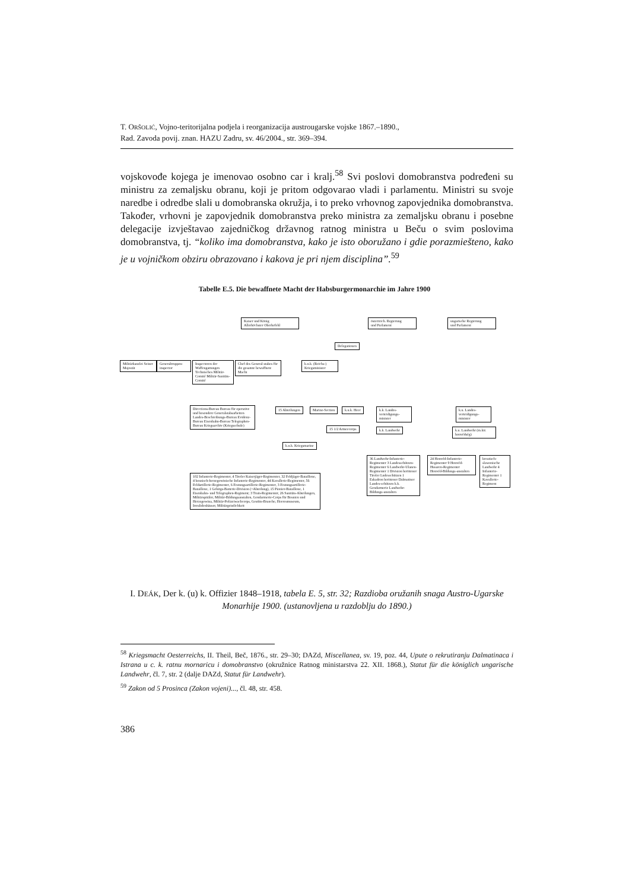T. ORŠOLIĆ, Vojno-teritorijalna podjela i reorganizacija austrougarske vojske 1867.–1890.,
Rad. Zavoda povij. znan. HAZU Zadru, sv. 46/2004., str. 369–394.
vojskovođe kojega je imenovao osobno car i kralj.<sup>58</sup> Svi poslovi domobranstva podređeni su ministru za zemaljsku obranu, koji je pritom odgovarao vladi i parlamentu. Ministri su svoje naredbe i odredbe slali u domobranska okružja, i to preko vrhovnog zapovjednika domobranstva. Također, vrhovni je zapovjednik domobranstva preko ministra za zemaljsku obranu i posebne delegacije izvještavao zajedničkog državnog ratnog ministra u Beču o svim poslovima domobranstva, tj. “koliko ima domobranstva, kako je isto oboružano i gdie porazmiešteno, kako je u vojničkom obziru obrazovano i kakova je pri njem disciplina”.<sup>59</sup>
Tabelle E.5. Die bewaffnete Macht der Habsburgermonarchie im Jahre 1900
Kaiser und König
Allerhöchster Oberbefehl
österreich. Regierung
und Parlament
ungarische Regierung
und Parlament
Delegationen
Militärkanzlei Seiner Majestät
Generaltruppen-inspector
Inspectoren der Waffengattungen Technisches Militär-Comité Militär-Sanitäts-Comité
Chef des General-stabes für die gesamte bewaffnete Macht
k.u.k. (Reichs-) Kriegsminister
Directions-Bureau Bureau für operative und besondere Generalstabsarbeiten Landes-Beschreibungs-Bureau Evidenz-Bureau Eisenbahn-Bureau Telegraphen-Bureau Kriegsarchiv (Kriegsschule)
15 Abteilungen Marine-Section k.u.k. Heer
15 1/2 Armeecorps
k.u.k. Kriegsmarine
102 Infanterie-Regimenter, 4 Tiroler Kaiserjäger-Regimenter, 32 Feldjäger-Bataillone, 4 bosnisch-herzegowinische Infanterie-Regimenter, 44 Kavallerie-Regimenter, 56 Feldartillerie-Regimenter, 6 Festungsartillerie-Regimenter, 3 Festungsartillerie-Bataillone, 1 Gebirgs-Batterie-Division (=Abteilung), 15 Pionier-Bataillone, 1 Eisenbahn- und Telegraphen-Regiment; 3 Train-Regimenter, 26 Sanitäts-Abteilungen, Militärspitäler, Militär-Bildungsanstalten, Gendarmerie-Corps für Bosnien und Herzegowina, Militär-Polizeiwachcorps, Gestüts-Branche, Heeresmuseum, Invalidenhäuser, Militärgeistlichkeit
k.k. Landes-verteidigungs-minister
k.k. Landwehr
36 Landwehr-Infanterie-Regimenter 3 Landesschützen-Regimenter 6 Landwehr-Ulanen-Regimenter 1 Division berittener Tiroler Lndesschützen 1 Eskadron berittener Dalmatiner Landes-schützen k.k. Gendarmerie Landwehr-Bildungs-anstalten
k.u. Landes-verteidigungs-minister
k.u. Landwehr (m.kir. honvédség)
24 Honvéd-Infanterie-Regimenter 9 Honvéd-Husaren-Regimenter Honvéd-Bildungs-anstalten
kroatisch-slawonische Landwehr 4 Infanterie-Regimenter 1 Kavallerie-Regiment
I. DEÁK, Der k. (u) k. Offizier 1848–1918, tabela E. 5, str. 32; Razdioba oružanih snaga Austro-Ugarske Monarhije 1900. (ustanovljena u razdoblju do 1890.)
<sup>58</sup> Kriegsmacht Oesterreichs, II. Theil, Beč, 1876., str. 29–30; DAZd, Miscellanea, sv. 19, poz. 44, Upute o rekrutiranju Dalmatinaca i Istrana u c. k. ratnu mornaricu i domobranstvo (okružnice Ratnog ministarstva 22. XII. 1868.), Statut für die königlich ungarische Landwehr, čl. 7, str. 2 (dalje DAZd, Statut für Landwehr).
<sup>59</sup> Zakon od 5 Prosinca (Zakon vojeni)..., čl. 48, str. 458.
386